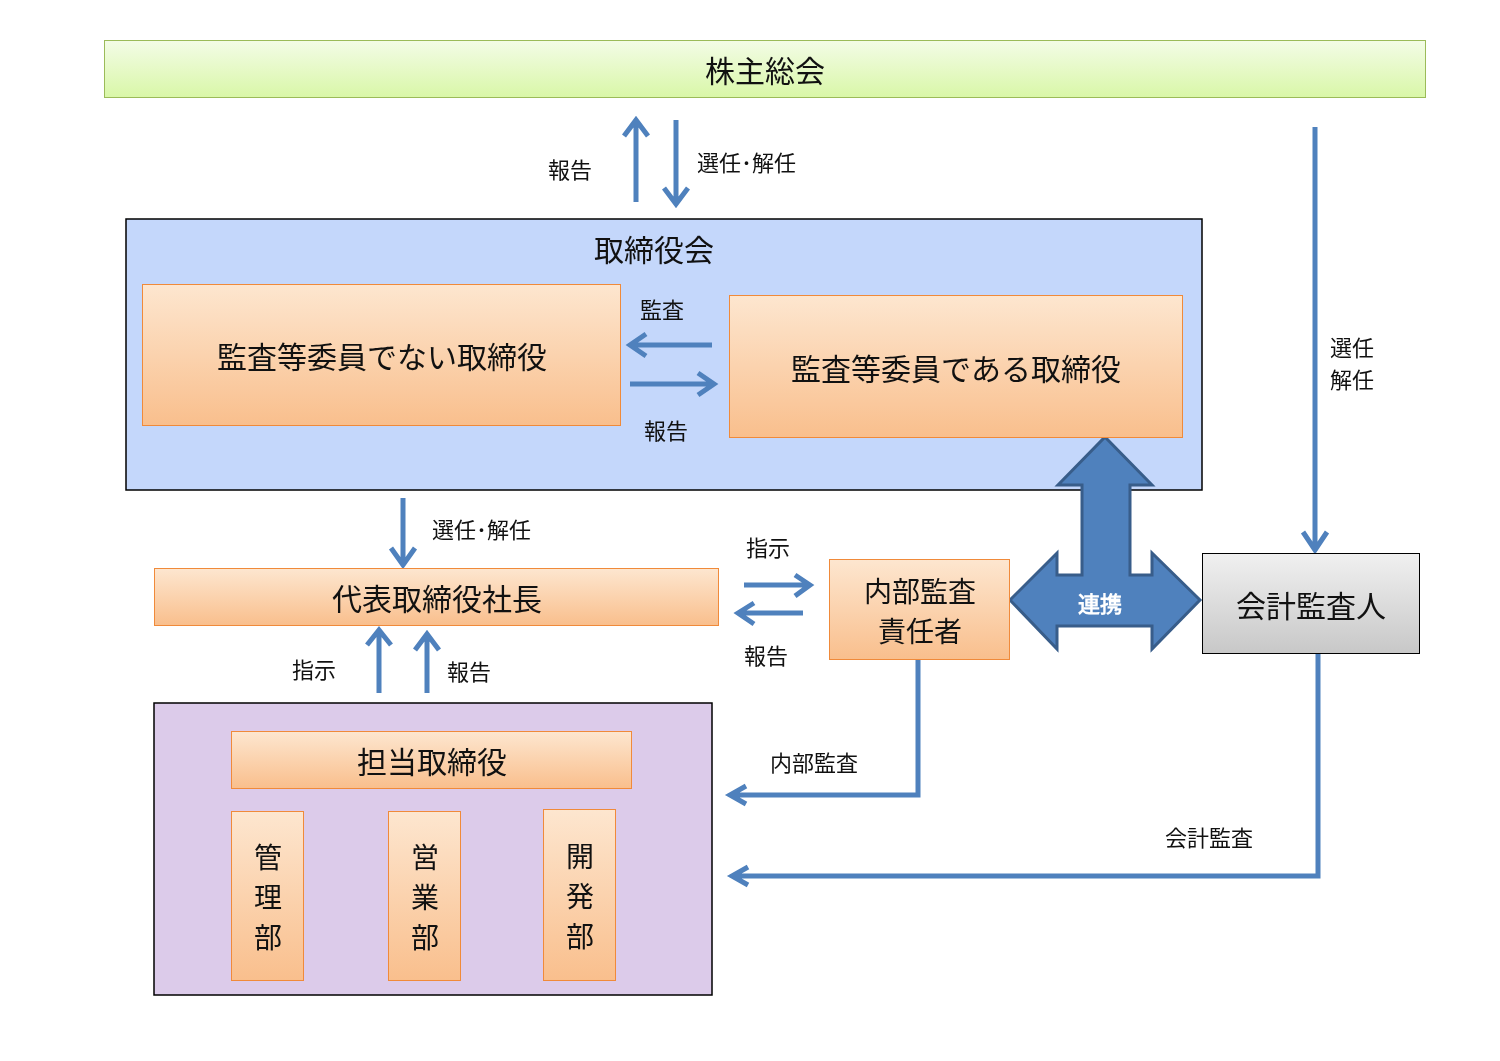株主総会
報告 選任･解任
選任
解任
取締役会
監査等委員でない取締役 監査等委員である取締役
監査
報告
選任･解任
代表取締役社長
指示
報告
内部監査
責任者
連携
会計監査人
指示 報告
担当取締役
管
理
部
営
業
部
開
発
部
内部監査
会計監査